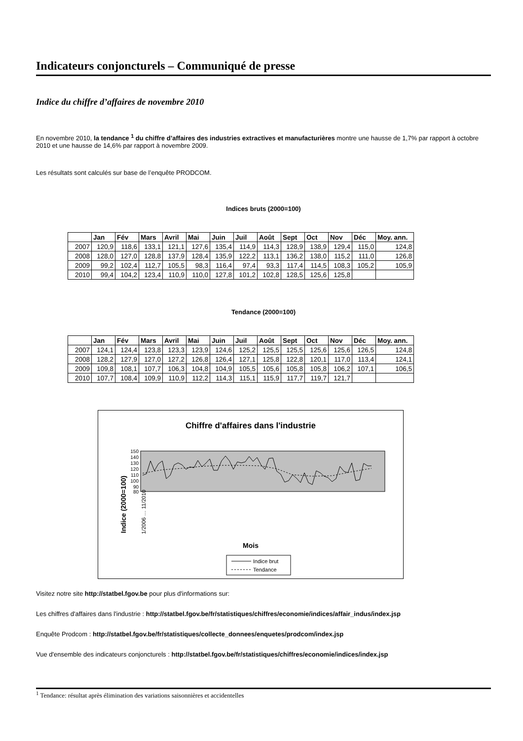Indicateurs conjoncturels – Communiqué de presse
Indice du chiffre d’affaires de novembre 2010
En novembre 2010, la tendance <sup>1</sup> du chiffre d’affaires des industries extractives et manufacturières montre une hausse de 1,7% par rapport à octobre 2010 et une hausse de 14,6% par rapport à novembre 2009.
Les résultats sont calculés sur base de l’enquête PRODCOM.
Indices bruts (2000=100)
| | Jan | Fév | Mars | Avril | Mai | Juin | Juil | Août | Sept | Oct | Nov | Déc | Moy. ann. |
| --- | --- | --- | --- | --- | --- | --- | --- | --- | --- | --- | --- | --- | --- |
| 2007 | 120,9 | 118,6 | 133,1 | 121,1 | 127,6 | 135,4 | 114,9 | 114,3 | 128,9 | 138,9 | 129,4 | 115,0 | 124,8 |
| 2008 | 128,0 | 127,0 | 128,8 | 137,9 | 128,4 | 135,9 | 122,2 | 113,1 | 136,2 | 138,0 | 115,2 | 111,0 | 126,8 |
| 2009 | 99,2 | 102,4 | 112,7 | 105,5 | 98,3 | 116,4 | 97,4 | 93,3 | 117,4 | 114,5 | 108,3 | 105,2 | 105,9 |
| 2010 | 99,4 | 104,2 | 123,4 | 110,9 | 110,0 | 127,8 | 101,2 | 102,8 | 128,5 | 125,6 | 125,8 | | |
Tendance (2000=100)
| | Jan | Fév | Mars | Avril | Mai | Juin | Juil | Août | Sept | Oct | Nov | Déc | Moy. ann. |
| --- | --- | --- | --- | --- | --- | --- | --- | --- | --- | --- | --- | --- | --- |
| 2007 | 124,1 | 124,4 | 123,8 | 123,3 | 123,9 | 124,6 | 125,2 | 125,5 | 125,5 | 125,6 | 125,6 | 126,5 | 124,8 |
| 2008 | 128,2 | 127,9 | 127,0 | 127,2 | 126,8 | 126,4 | 127,1 | 125,8 | 122,8 | 120,1 | 117,0 | 113,4 | 124,1 |
| 2009 | 109,8 | 108,1 | 107,7 | 106,3 | 104,8 | 104,9 | 105,5 | 105,6 | 105,8 | 105,8 | 106,2 | 107,1 | 106,5 |
| 2010 | 107,7 | 108,4 | 109,9 | 110,9 | 112,2 | 114,3 | 115,1 | 115,9 | 117,7 | 119,7 | 121,7 | | |
Chiffre d'affaires dans l'industrie
Indice (2000=100)
150
140
130
120
110
100
90
80
Mois
1/2006 … 11/2010
Indice brut
Tendance
Visitez notre site http://statbel.fgov.be pour plus d'informations sur:
Les chiffres d'affaires dans l'industrie : http://statbel.fgov.be/fr/statistiques/chiffres/economie/indices/affair_indus/index.jsp
Enquête Prodcom : http://statbel.fgov.be/fr/statistiques/collecte_donnees/enquetes/prodcom/index.jsp
Vue d'ensemble des indicateurs conjoncturels : http://statbel.fgov.be/fr/statistiques/chiffres/economie/indices/index.jsp
<sup>1</sup> Tendance: résultat après élimination des variations saisonnières et accidentelles